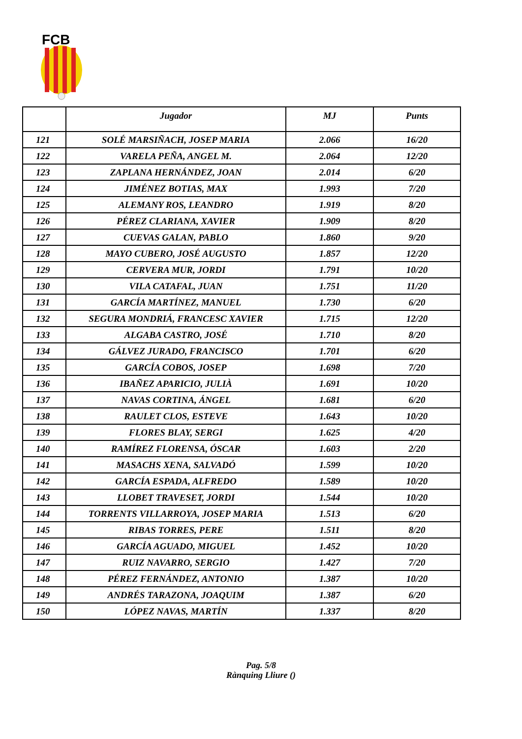FCB
| | Jugador | MJ | Punts |
| --- | --- | --- | --- |
| 121 | SOLÉ MARSIÑACH, JOSEP MARIA | 2.066 | 16/20 |
| 122 | VARELA PEÑA, ANGEL M. | 2.064 | 12/20 |
| 123 | ZAPLANA HERNÁNDEZ, JOAN | 2.014 | 6/20 |
| 124 | JIMÉNEZ BOTIAS, MAX | 1.993 | 7/20 |
| 125 | ALEMANY ROS, LEANDRO | 1.919 | 8/20 |
| 126 | PÉREZ CLARIANA, XAVIER | 1.909 | 8/20 |
| 127 | CUEVAS GALAN, PABLO | 1.860 | 9/20 |
| 128 | MAYO CUBERO, JOSÉ AUGUSTO | 1.857 | 12/20 |
| 129 | CERVERA MUR, JORDI | 1.791 | 10/20 |
| 130 | VILA CATAFAL, JUAN | 1.751 | 11/20 |
| 131 | GARCÍA MARTÍNEZ, MANUEL | 1.730 | 6/20 |
| 132 | SEGURA MONDRIÁ, FRANCESC XAVIER | 1.715 | 12/20 |
| 133 | ALGABA CASTRO, JOSÉ | 1.710 | 8/20 |
| 134 | GÁLVEZ JURADO, FRANCISCO | 1.701 | 6/20 |
| 135 | GARCÍA COBOS, JOSEP | 1.698 | 7/20 |
| 136 | IBAÑEZ APARICIO, JULIÀ | 1.691 | 10/20 |
| 137 | NAVAS CORTINA, ÁNGEL | 1.681 | 6/20 |
| 138 | RAULET CLOS, ESTEVE | 1.643 | 10/20 |
| 139 | FLORES BLAY, SERGI | 1.625 | 4/20 |
| 140 | RAMÍREZ FLORENSA, ÓSCAR | 1.603 | 2/20 |
| 141 | MASACHS XENA, SALVADÓ | 1.599 | 10/20 |
| 142 | GARCÍA ESPADA, ALFREDO | 1.589 | 10/20 |
| 143 | LLOBET TRAVESET, JORDI | 1.544 | 10/20 |
| 144 | TORRENTS VILLARROYA, JOSEP MARIA | 1.513 | 6/20 |
| 145 | RIBAS TORRES, PERE | 1.511 | 8/20 |
| 146 | GARCÍA AGUADO, MIGUEL | 1.452 | 10/20 |
| 147 | RUIZ NAVARRO, SERGIO | 1.427 | 7/20 |
| 148 | PÉREZ FERNÁNDEZ, ANTONIO | 1.387 | 10/20 |
| 149 | ANDRÉS TARAZONA, JOAQUIM | 1.387 | 6/20 |
| 150 | LÓPEZ NAVAS, MARTÍN | 1.337 | 8/20 |
Pag. 5/8
Rànquing Lliure ()